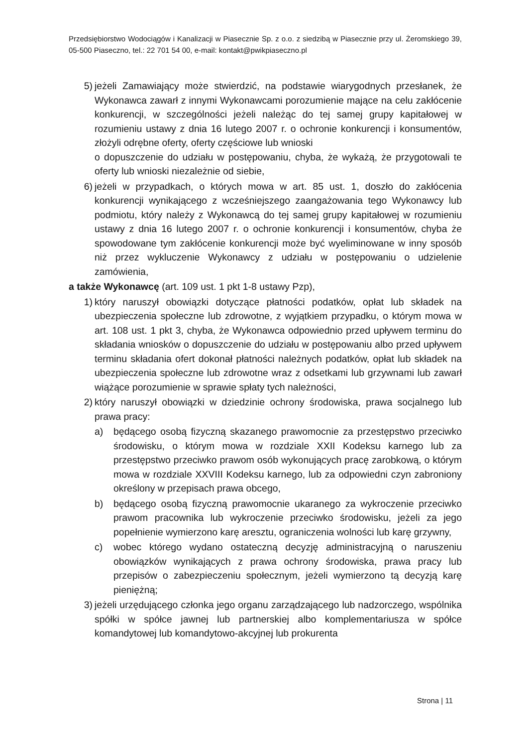Przedsiębiorstwo Wodociągów i Kanalizacji w Piasecznie Sp. z o.o. z siedzibą w Piasecznie przy ul. Żeromskiego 39, 05-500 Piaseczno, tel.: 22 701 54 00, e-mail: kontakt@pwikpiaseczno.pl
5) jeżeli Zamawiający może stwierdzić, na podstawie wiarygodnych przesłanek, że Wykonawca zawarł z innymi Wykonawcami porozumienie mające na celu zakłócenie konkurencji, w szczególności jeżeli należąc do tej samej grupy kapitałowej w rozumieniu ustawy z dnia 16 lutego 2007 r. o ochronie konkurencji i konsumentów, złożyli odrębne oferty, oferty częściowe lub wnioski
o dopuszczenie do udziału w postępowaniu, chyba, że wykażą, że przygotowali te oferty lub wnioski niezależnie od siebie,
6) jeżeli w przypadkach, o których mowa w art. 85 ust. 1, doszło do zakłócenia konkurencji wynikającego z wcześniejszego zaangażowania tego Wykonawcy lub podmiotu, który należy z Wykonawcą do tej samej grupy kapitałowej w rozumieniu ustawy z dnia 16 lutego 2007 r. o ochronie konkurencji i konsumentów, chyba że spowodowane tym zakłócenie konkurencji może być wyeliminowane w inny sposób niż przez wykluczenie Wykonawcy z udziału w postępowaniu o udzielenie zamówienia,
a także Wykonawcę (art. 109 ust. 1 pkt 1-8 ustawy Pzp),
1) który naruszył obowiązki dotyczące płatności podatków, opłat lub składek na ubezpieczenia społeczne lub zdrowotne, z wyjątkiem przypadku, o którym mowa w art. 108 ust. 1 pkt 3, chyba, że Wykonawca odpowiednio przed upływem terminu do składania wniosków o dopuszczenie do udziału w postępowaniu albo przed upływem terminu składania ofert dokonał płatności należnych podatków, opłat lub składek na ubezpieczenia społeczne lub zdrowotne wraz z odsetkami lub grzywnami lub zawarł wiążące porozumienie w sprawie spłaty tych należności,
2) który naruszył obowiązki w dziedzinie ochrony środowiska, prawa socjalnego lub prawa pracy:
a) będącego osobą fizyczną skazanego prawomocnie za przestępstwo przeciwko środowisku, o którym mowa w rozdziale XXII Kodeksu karnego lub za przestępstwo przeciwko prawom osób wykonujących pracę zarobkową, o którym mowa w rozdziale XXVIII Kodeksu karnego, lub za odpowiedni czyn zabroniony określony w przepisach prawa obcego,
b) będącego osobą fizyczną prawomocnie ukaranego za wykroczenie przeciwko prawom pracownika lub wykroczenie przeciwko środowisku, jeżeli za jego popełnienie wymierzono karę aresztu, ograniczenia wolności lub karę grzywny,
c) wobec którego wydano ostateczną decyzję administracyjną o naruszeniu obowiązków wynikających z prawa ochrony środowiska, prawa pracy lub przepisów o zabezpieczeniu społecznym, jeżeli wymierzono tą decyzją karę pieniężną;
3) jeżeli urzędującego członka jego organu zarządzającego lub nadzorczego, wspólnika spółki w spółce jawnej lub partnerskiej albo komplementariusza w spółce komandytowej lub komandytowo-akcyjnej lub prokurenta
Strona | 11